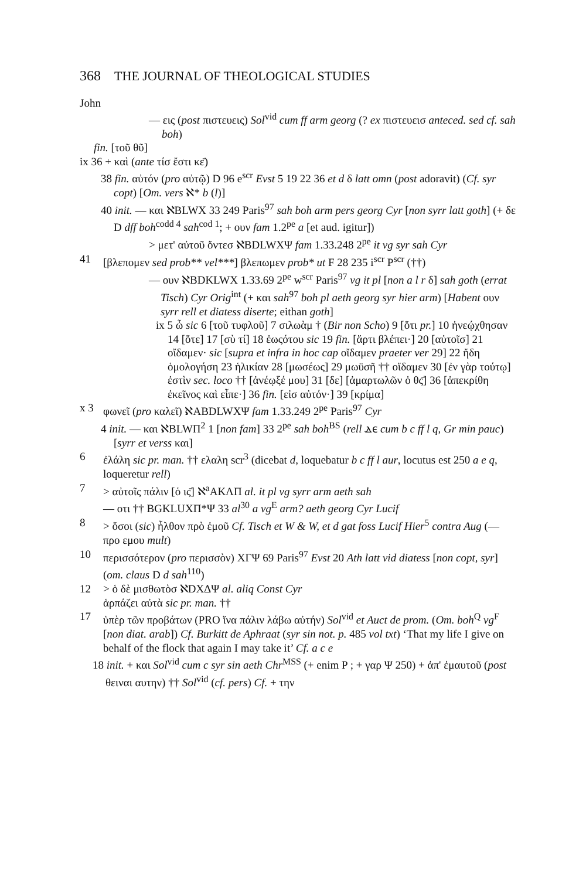368 THE JOURNAL OF THEOLOGICAL STUDIES
John
— εις (post πιστευεις) Sol<sup>vid</sup> cum ff arm georg (? ex πιστευεισ anteced. sed cf. sah boh)
fin. [τοῦ θῦ]
ix 36 + καὶ (ante τίσ ἔστι κε̄)
38 fin. αὐτόν (pro αὐτῷ) D 96 e<sup>scr</sup> Evst 5 19 22 36 et d δ latt omn (post adoravit) (Cf. syr copt) [Om. vers ℵ* b (l)]
40 init. — και ℵBLWX 33 249 Paris<sup>97</sup> sah boh arm pers georg Cyr [non syrr latt goth] (+ δε D dff boh<sup>codd 4</sup> sah<sup>cod 1</sup>; + ουν fam 1.2<sup>pe</sup> a [et aud. igitur])
> μετ' αὐτοῦ ὄντεσ ℵBDLWXΨ fam 1.33.248 2<sup>pe</sup> it vg syr sah Cyr
41 [βλεπομεν sed prob** vel***] βλεπωμεν prob* ut F 28 235 i<sup>scr</sup> P<sup>scr</sup> (††)
— ουν ℵBDKLWX 1.33.69 2<sup>pe</sup> w<sup>scr</sup> Paris<sup>97</sup> vg it pl [non a l r δ] sah goth (errat Tisch) Cyr Orig<sup>int</sup> (+ και sah<sup>97</sup> boh pl aeth georg syr hier arm) [Habent ουν syrr rell et diatess diserte; eithan goth]
ix 5 ὦ sic 6 [τοῦ τυφλοῦ] 7 σιλωὰμ † (Bir non Scho) 9 [ὅτι pr.] 10 ἠνεῴχθησαν 14 [ὅτε] 17 [σὺ τί] 18 ἐωςότου sic 19 fin. [ἄρτι βλέπει·] 20 [αὐτοῖσ] 21 οἴδαμεν· sic [supra et infra in hoc cap οἴδαμεν praeter ver 29] 22 ἤδη ὁμολογήση 23 ἡλικίαν 28 [μωσέως] 29 μωϋσῆ †† οἴδαμεν 30 [ἐν γὰρ τούτῳ] ἐστὶν sec. loco †† [ἀνέῳξέ μου] 31 [δε] [ἁμαρτωλῶν ὁ θς̄] 36 [ἀπεκρίθη ἐκεῖνος καὶ εἶπε·] 36 fin. [εἰσ αὐτόν·] 39 [κρίμα]
x 3 φωνεῖ (pro καλεῖ) ℵABDLWXΨ fam 1.33.249 2<sup>pe</sup> Paris<sup>97</sup> Cyr
4 init. — και ℵBLWΠ<sup>2</sup> 1 [non fam] 33 2<sup>pe</sup> sah boh<sup>BS</sup> (rell ⲇⲉ cum b c ff l q, Gr min pauc) [syrr et verss και]
6 ἐλάλη sic pr. man. †† ελαλη scr<sup>3</sup> (dicebat d, loquebatur b c ff l aur, locutus est 250 a e q, loqueretur rell)
7 > αὐτοῖς πάλιν [ὁ ις̄] ℵ<sup>a</sup>AKΛΠ al. it pl vg syrr arm aeth sah
— οτι †† BGKLUXΠ*Ψ 33 al<sup>30</sup> a vg<sup>E</sup> arm? aeth georg Cyr Lucif
8 > ὅσοι (sic) ἦλθον πρὸ ἐμοῦ Cf. Tisch et W & W, et d gat foss Lucif Hier<sup>5</sup> contra Aug (— προ εμου mult)
10 περισσότερον (pro περισσὸν) XΓΨ 69 Paris<sup>97</sup> Evst 20 Ath latt vid diatess [non copt, syr] (om. claus D d sah<sup>110</sup>)
12 > ὁ δὲ μισθωτὸσ ℵDXΔΨ al. aliq Const Cyr
ἁρπάζει αὐτὰ sic pr. man. ††
17 ὑπὲρ τῶν προβάτων (PRO ἵνα πάλιν λάβω αὐτήν) Sol<sup>vid</sup> et Auct de prom. (Om. boh<sup>Q</sup> vg<sup>F</sup> [non diat. arab]) Cf. Burkitt de Aphraat (syr sin not. p. 485 vol txt) ‘That my life I give on behalf of the flock that again I may take it’ Cf. a c e
18 init. + και Sol<sup>vid</sup> cum c syr sin aeth Chr<sup>MSS</sup> (+ enim P ; + γαρ Ψ 250) + ἀπ' ἐμαυτοῦ (post θειναι αυτην) †† Sol<sup>vid</sup> (cf. pers) Cf. + την